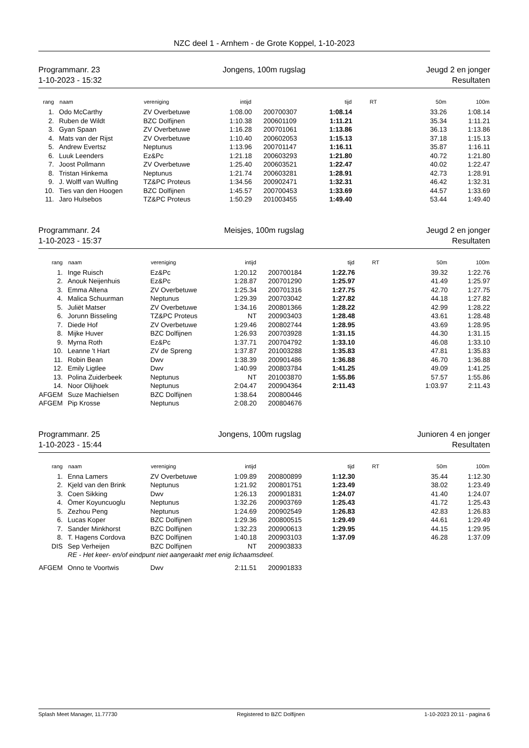NZC deel 1 - Arnhem - de Grote Koppel, 1-10-2023
Programmanr. 23
1-10-2023 - 15:32
Jongens, 100m rugslag Jeugd 2 en jonger
Resultaten
| rang | naam | vereniging | intijd | | tijd | RT | 50m | 100m |
| --- | --- | --- | --- | --- | --- | --- | --- | --- |
| 1. | Odo McCarthy | ZV Overbetuwe | 1:08.00 | 200700307 | 1:08.14 | | 33.26 | 1:08.14 |
| 2. | Ruben de Wildt | BZC Dolfijnen | 1:10.38 | 200601109 | 1:11.21 | | 35.34 | 1:11.21 |
| 3. | Gyan Spaan | ZV Overbetuwe | 1:16.28 | 200701061 | 1:13.86 | | 36.13 | 1:13.86 |
| 4. | Mats van der Rijst | ZV Overbetuwe | 1:10.40 | 200602053 | 1:15.13 | | 37.18 | 1:15.13 |
| 5. | Andrew Evertsz | Neptunus | 1:13.96 | 200701147 | 1:16.11 | | 35.87 | 1:16.11 |
| 6. | Luuk Leenders | Ez&Pc | 1:21.18 | 200603293 | 1:21.80 | | 40.72 | 1:21.80 |
| 7. | Joost Pollmann | ZV Overbetuwe | 1:25.40 | 200603521 | 1:22.47 | | 40.02 | 1:22.47 |
| 8. | Tristan Hinkema | Neptunus | 1:21.74 | 200603281 | 1:28.91 | | 42.73 | 1:28.91 |
| 9. | J. Wolff van Wulfing | TZ&PC Proteus | 1:34.56 | 200902471 | 1:32.31 | | 46.42 | 1:32.31 |
| 10. | Ties van den Hoogen | BZC Dolfijnen | 1:45.57 | 200700453 | 1:33.69 | | 44.57 | 1:33.69 |
| 11. | Jaro Hulsebos | TZ&PC Proteus | 1:50.29 | 201003455 | 1:49.40 | | 53.44 | 1:49.40 |
Programmanr. 24
1-10-2023 - 15:37
Meisjes, 100m rugslag Jeugd 2 en jonger
Resultaten
| rang | naam | vereniging | intijd | | tijd | RT | 50m | 100m |
| --- | --- | --- | --- | --- | --- | --- | --- | --- |
| 1. | Inge Ruisch | Ez&Pc | 1:20.12 | 200700184 | 1:22.76 | | 39.32 | 1:22.76 |
| 2. | Anouk Neijenhuis | Ez&Pc | 1:28.87 | 200701290 | 1:25.97 | | 41.49 | 1:25.97 |
| 3. | Emma Altena | ZV Overbetuwe | 1:25.34 | 200701316 | 1:27.75 | | 42.70 | 1:27.75 |
| 4. | Malica Schuurman | Neptunus | 1:29.39 | 200703042 | 1:27.82 | | 44.18 | 1:27.82 |
| 5. | Juliët Matser | ZV Overbetuwe | 1:34.16 | 200801366 | 1:28.22 | | 42.99 | 1:28.22 |
| 6. | Jorunn Bisseling | TZ&PC Proteus | NT | 200903403 | 1:28.48 | | 43.61 | 1:28.48 |
| 7. | Diede Hof | ZV Overbetuwe | 1:29.46 | 200802744 | 1:28.95 | | 43.69 | 1:28.95 |
| 8. | Mijke Huver | BZC Dolfijnen | 1:26.93 | 200703928 | 1:31.15 | | 44.30 | 1:31.15 |
| 9. | Myrna Roth | Ez&Pc | 1:37.71 | 200704792 | 1:33.10 | | 46.08 | 1:33.10 |
| 10. | Leanne 't Hart | ZV de Spreng | 1:37.87 | 201003288 | 1:35.83 | | 47.81 | 1:35.83 |
| 11. | Robin Bean | Dwv | 1:38.39 | 200901486 | 1:36.88 | | 46.70 | 1:36.88 |
| 12. | Emily Ligtlee | Dwv | 1:40.99 | 200803784 | 1:41.25 | | 49.09 | 1:41.25 |
| 13. | Polina Zuiderbeek | Neptunus | NT | 201003870 | 1:55.86 | | 57.57 | 1:55.86 |
| 14. | Noor Olijhoek | Neptunus | 2:04.47 | 200904364 | 2:11.43 | | 1:03.97 | 2:11.43 |
| AFGEM | Suze Machielsen | BZC Dolfijnen | 1:38.64 | 200800446 | | | | |
| AFGEM | Pip Krosse | Neptunus | 2:08.20 | 200804676 | | | | |
Programmanr. 25
1-10-2023 - 15:44
Jongens, 100m rugslag Junioren 4 en jonger
Resultaten
| rang | naam | vereniging | intijd | | tijd | RT | 50m | 100m |
| --- | --- | --- | --- | --- | --- | --- | --- | --- |
| 1. | Enna Lamers | ZV Overbetuwe | 1:09.89 | 200800899 | 1:12.30 | | 35.44 | 1:12.30 |
| 2. | Kjeld van den Brink | Neptunus | 1:21.92 | 200801751 | 1:23.49 | | 38.02 | 1:23.49 |
| 3. | Coen Sikking | Dwv | 1:26.13 | 200901831 | 1:24.07 | | 41.40 | 1:24.07 |
| 4. | Ömer Koyuncuoglu | Neptunus | 1:32.26 | 200903769 | 1:25.43 | | 41.72 | 1:25.43 |
| 5. | Zezhou Peng | Neptunus | 1:24.69 | 200902549 | 1:26.83 | | 42.83 | 1:26.83 |
| 6. | Lucas Koper | BZC Dolfijnen | 1:29.36 | 200800515 | 1:29.49 | | 44.61 | 1:29.49 |
| 7. | Sander Minkhorst | BZC Dolfijnen | 1:32.23 | 200900613 | 1:29.95 | | 44.15 | 1:29.95 |
| 8. | T. Hagens Cordova | BZC Dolfijnen | 1:40.18 | 200903103 | 1:37.09 | | 46.28 | 1:37.09 |
| DIS | Sep Verheijen | BZC Dolfijnen | NT | 200903833 | | | | |
| | RE - Het keer- en/of eindpunt niet aangeraakt met enig lichaamsdeel. | | | | | | | |
| AFGEM | Onno te Voortwis | Dwv | 2:11.51 | 200901833 | | | | |
Splash Meet Manager, 11.77730 Registered to BZC Dolfijnen 1-10-2023 20:11 - pagina 6